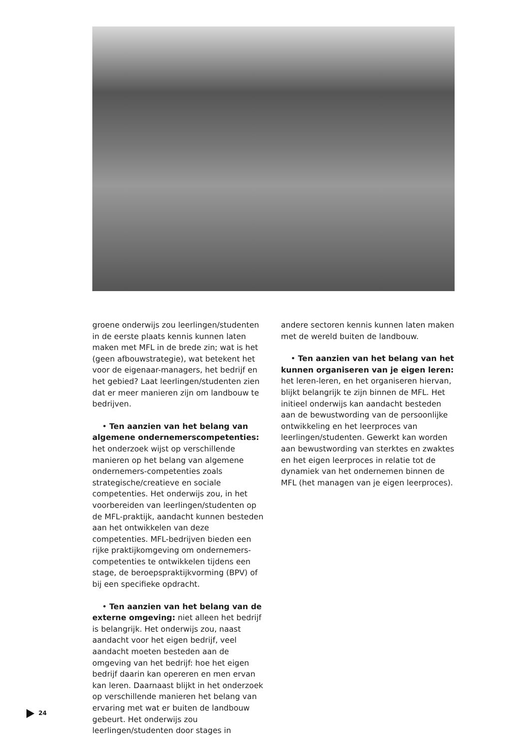groene onderwijs zou leerlingen/studenten in de eerste plaats kennis kunnen laten maken met MFL in de brede zin; wat is het (geen afbouwstrategie), wat betekent het voor de eigenaar-managers, het bedrijf en het gebied? Laat leerlingen/studenten zien dat er meer manieren zijn om landbouw te bedrijven.
• Ten aanzien van het belang van algemene ondernemerscompetenties: het onderzoek wijst op verschillende manieren op het belang van algemene ondernemers-competenties zoals strategische/creatieve en sociale competenties. Het onderwijs zou, in het voorbereiden van leerlingen/studenten op de MFL-praktijk, aandacht kunnen besteden aan het ontwikkelen van deze competenties. MFL-bedrijven bieden een rijke praktijkomgeving om ondernemers-competenties te ontwikkelen tijdens een stage, de beroepspraktijkvorming (BPV) of bij een specifieke opdracht.
• Ten aanzien van het belang van de externe omgeving: niet alleen het bedrijf is belangrijk. Het onderwijs zou, naast aandacht voor het eigen bedrijf, veel aandacht moeten besteden aan de omgeving van het bedrijf: hoe het eigen bedrijf daarin kan opereren en men ervan kan leren. Daarnaast blijkt in het onderzoek op verschillende manieren het belang van ervaring met wat er buiten de landbouw gebeurt. Het onderwijs zou leerlingen/studenten door stages in
andere sectoren kennis kunnen laten maken met de wereld buiten de landbouw.
• Ten aanzien van het belang van het kunnen organiseren van je eigen leren: het leren-leren, en het organiseren hiervan, blijkt belangrijk te zijn binnen de MFL. Het initieel onderwijs kan aandacht besteden aan de bewustwording van de persoonlijke ontwikkeling en het leerproces van leerlingen/studenten. Gewerkt kan worden aan bewustwording van sterktes en zwaktes en het eigen leerproces in relatie tot de dynamiek van het ondernemen binnen de MFL (het managen van je eigen leerproces).
24